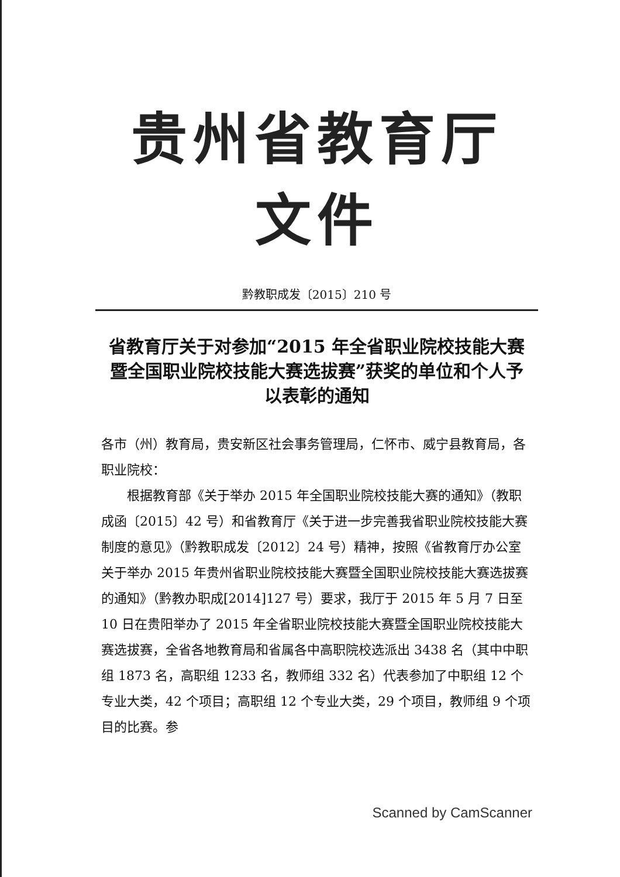贵州省教育厅文件
黔教职成发〔2015〕210 号
省教育厅关于对参加“2015 年全省职业院校技能大赛暨全国职业院校技能大赛选拔赛”获奖的单位和个人予以表彰的通知
各市（州）教育局，贵安新区社会事务管理局，仁怀市、威宁县教育局，各职业院校：
根据教育部《关于举办 2015 年全国职业院校技能大赛的通知》（教职成函〔2015〕42 号）和省教育厅《关于进一步完善我省职业院校技能大赛制度的意见》（黔教职成发〔2012〕24 号）精神，按照《省教育厅办公室关于举办 2015 年贵州省职业院校技能大赛暨全国职业院校技能大赛选拔赛的通知》（黔教办职成[2014]127 号）要求，我厅于 2015 年 5 月 7 日至 10 日在贵阳举办了 2015 年全省职业院校技能大赛暨全国职业院校技能大赛选拔赛，全省各地教育局和省属各中高职院校选派出 3438 名（其中中职组 1873 名，高职组 1233 名，教师组 332 名）代表参加了中职组 12 个专业大类，42 个项目；高职组 12 个专业大类，29 个项目，教师组 9 个项目的比赛。参
Scanned by CamScanner